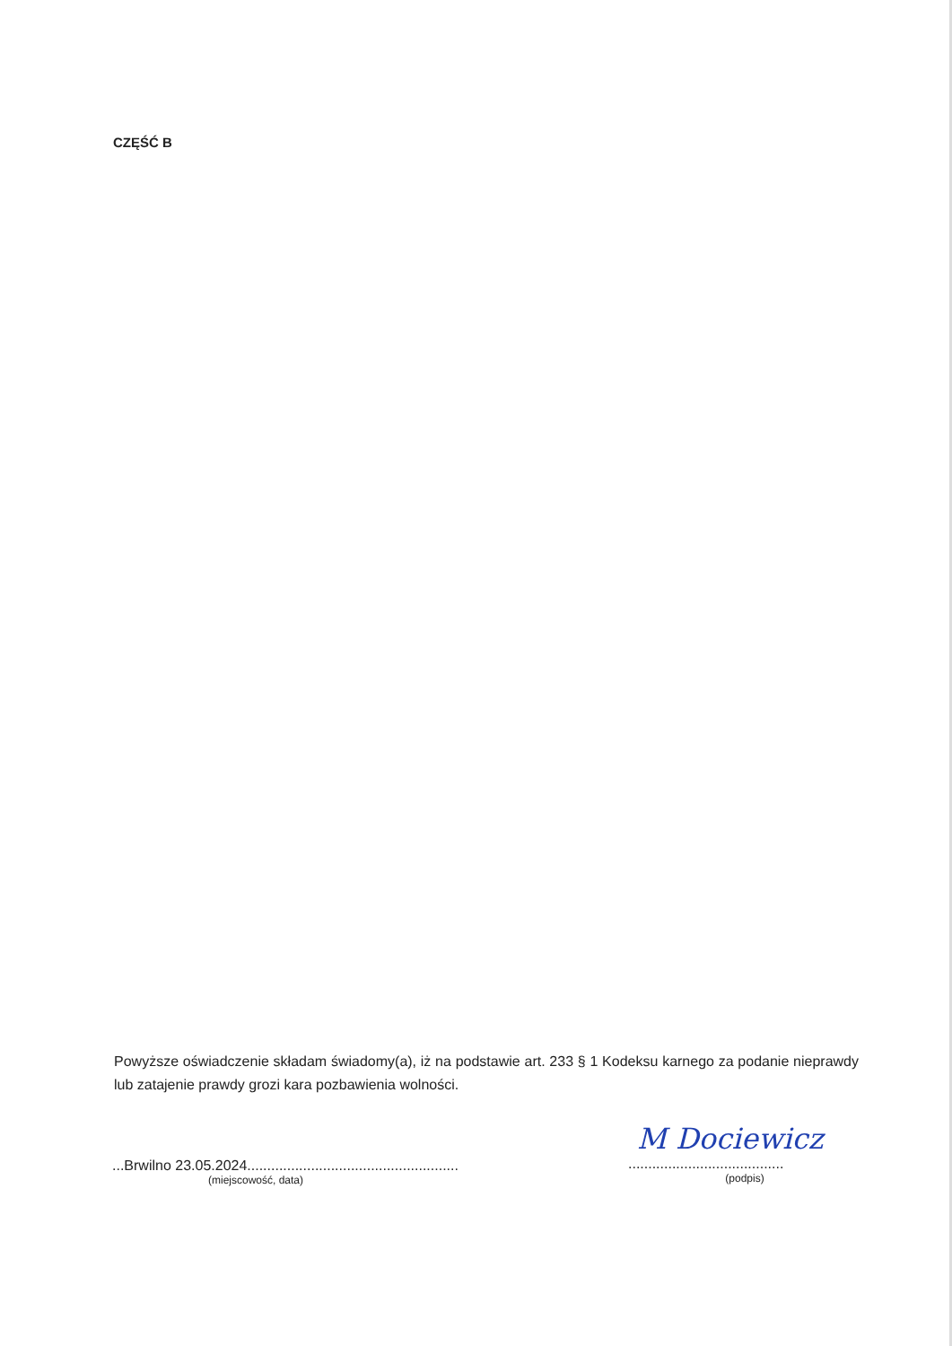CZĘŚĆ B
Powyższe oświadczenie składam świadomy(a), iż na podstawie art. 233 § 1 Kodeksu karnego za podanie nieprawdy lub zatajenie prawdy grozi kara pozbawienia wolności.
...Brwilno 23.05.2024.....................................................
(miejscowość, data)
M Dociewicz
.......................................
(podpis)